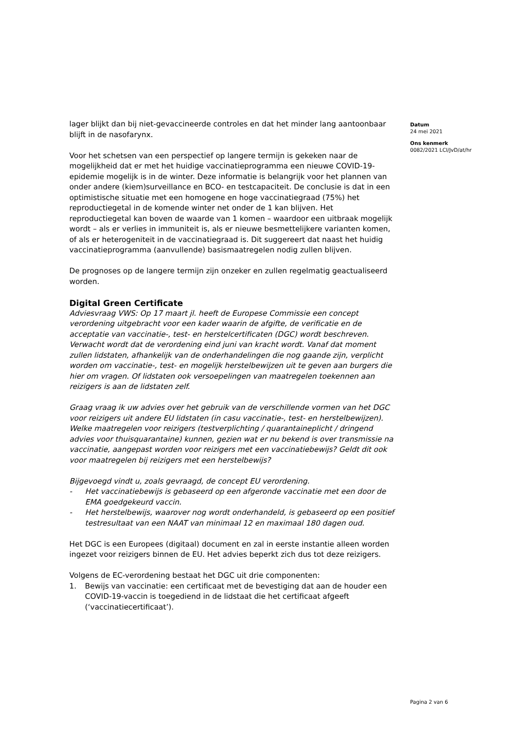lager blijkt dan bij niet-gevaccineerde controles en dat het minder lang aantoonbaar blijft in de nasofarynx.
Voor het schetsen van een perspectief op langere termijn is gekeken naar de mogelijkheid dat er met het huidige vaccinatieprogramma een nieuwe COVID-19-epidemie mogelijk is in de winter. Deze informatie is belangrijk voor het plannen van onder andere (kiem)surveillance en BCO- en testcapaciteit. De conclusie is dat in een optimistische situatie met een homogene en hoge vaccinatiegraad (75%) het reproductiegetal in de komende winter net onder de 1 kan blijven. Het reproductiegetal kan boven de waarde van 1 komen – waardoor een uitbraak mogelijk wordt – als er verlies in immuniteit is, als er nieuwe besmettelijkere varianten komen, of als er heterogeniteit in de vaccinatiegraad is. Dit suggereert dat naast het huidig vaccinatieprogramma (aanvullende) basismaatregelen nodig zullen blijven.
De prognoses op de langere termijn zijn onzeker en zullen regelmatig geactualiseerd worden.
Digital Green Certificate
Adviesvraag VWS: Op 17 maart jl. heeft de Europese Commissie een concept verordening uitgebracht voor een kader waarin de afgifte, de verificatie en de acceptatie van vaccinatie-, test- en herstelcertificaten (DGC) wordt beschreven. Verwacht wordt dat de verordening eind juni van kracht wordt. Vanaf dat moment zullen lidstaten, afhankelijk van de onderhandelingen die nog gaande zijn, verplicht worden om vaccinatie-, test- en mogelijk herstelbewijzen uit te geven aan burgers die hier om vragen. Of lidstaten ook versoepelingen van maatregelen toekennen aan reizigers is aan de lidstaten zelf.
Graag vraag ik uw advies over het gebruik van de verschillende vormen van het DGC voor reizigers uit andere EU lidstaten (in casu vaccinatie-, test- en herstelbewijzen). Welke maatregelen voor reizigers (testverplichting / quarantaineplicht / dringend advies voor thuisquarantaine) kunnen, gezien wat er nu bekend is over transmissie na vaccinatie, aangepast worden voor reizigers met een vaccinatiebewijs? Geldt dit ook voor maatregelen bij reizigers met een herstelbewijs?
Bijgevoegd vindt u, zoals gevraagd, de concept EU verordening.
- Het vaccinatiebewijs is gebaseerd op een afgeronde vaccinatie met een door de EMA goedgekeurd vaccin.
- Het herstelbewijs, waarover nog wordt onderhandeld, is gebaseerd op een positief testresultaat van een NAAT van minimaal 12 en maximaal 180 dagen oud.
Het DGC is een Europees (digitaal) document en zal in eerste instantie alleen worden ingezet voor reizigers binnen de EU. Het advies beperkt zich dus tot deze reizigers.
Volgens de EC-verordening bestaat het DGC uit drie componenten:
1. Bewijs van vaccinatie: een certificaat met de bevestiging dat aan de houder een COVID-19-vaccin is toegediend in de lidstaat die het certificaat afgeeft (‘vaccinatiecertificaat’).
Datum
24 mei 2021
Ons kenmerk
0082/2021 LCI/JvD/at/hr
Pagina 2 van 6